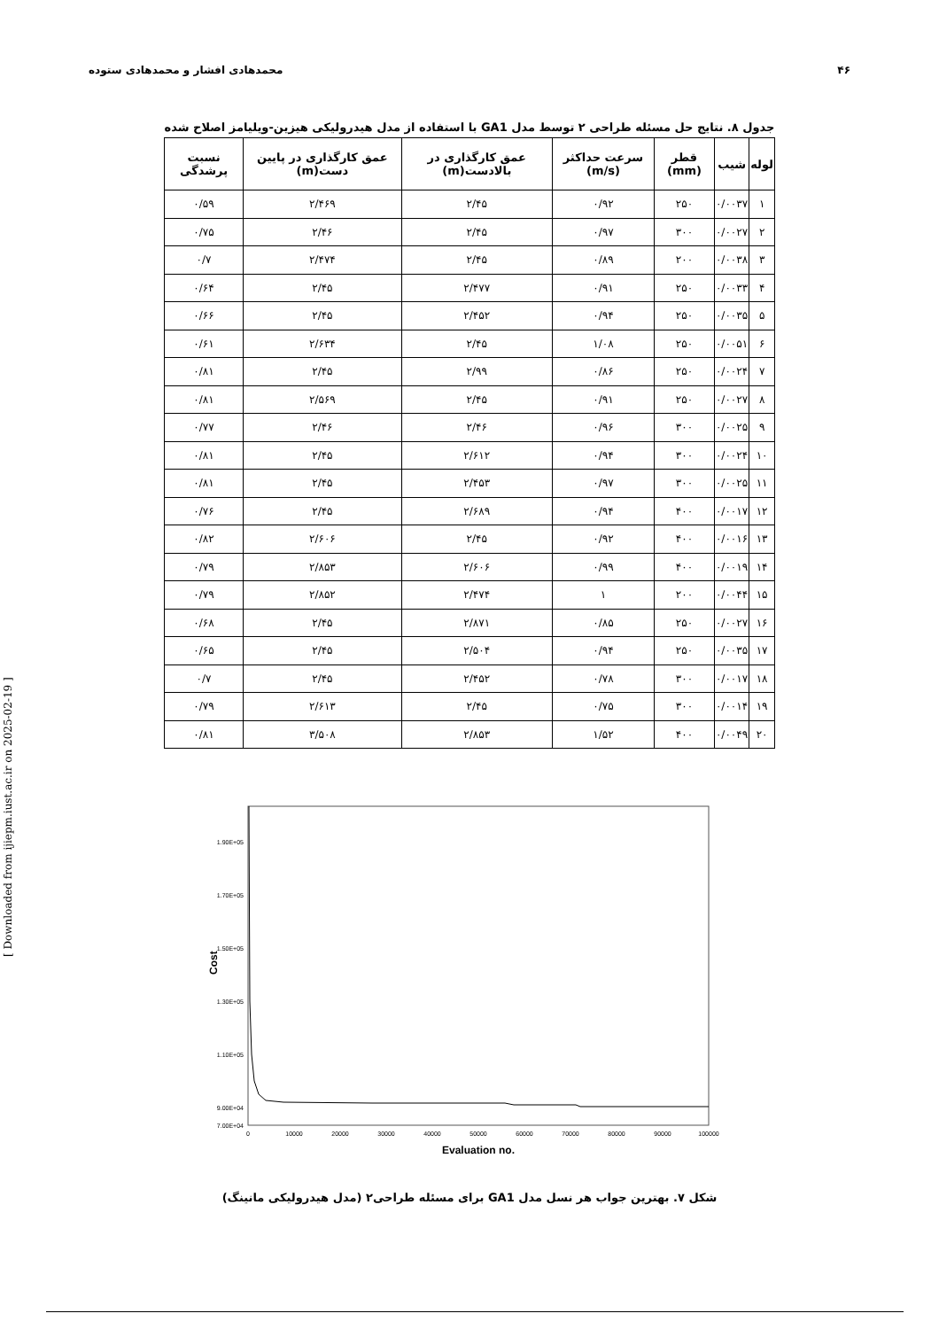۴۶ محمدهادی افشار و محمدهادی ستوده
جدول ۸. نتایج حل مسئله طراحی ۲ توسط مدل GA1 با استفاده از مدل هیدرولیکی هیزین-ویلیامز اصلاح شده
| لوله | شیب | قطر (mm) | سرعت حداکثر (m/s) | عمق کارگذاری در بالادست(m) | عمق کارگذاری در پایین دست(m) | نسبت پرشدگی |
| --- | --- | --- | --- | --- | --- | --- |
| ۱ | ۰/۰۰۳۷ | ۲۵۰ | ۰/۹۲ | ۲/۴۵ | ۲/۴۶۹ | ۰/۵۹ |
| ۲ | ۰/۰۰۲۷ | ۳۰۰ | ۰/۹۷ | ۲/۴۵ | ۲/۴۶ | ۰/۷۵ |
| ۳ | ۰/۰۰۳۸ | ۲۰۰ | ۰/۸۹ | ۲/۴۵ | ۲/۴۷۴ | ۰/۷ |
| ۴ | ۰/۰۰۳۳ | ۲۵۰ | ۰/۹۱ | ۲/۴۷۷ | ۲/۴۵ | ۰/۶۴ |
| ۵ | ۰/۰۰۳۵ | ۲۵۰ | ۰/۹۴ | ۲/۴۵۲ | ۲/۴۵ | ۰/۶۶ |
| ۶ | ۰/۰۰۵۱ | ۲۵۰ | ۱/۰۸ | ۲/۴۵ | ۲/۶۳۴ | ۰/۶۱ |
| ۷ | ۰/۰۰۲۴ | ۲۵۰ | ۰/۸۶ | ۲/۹۹ | ۲/۴۵ | ۰/۸۱ |
| ۸ | ۰/۰۰۲۷ | ۲۵۰ | ۰/۹۱ | ۲/۴۵ | ۲/۵۶۹ | ۰/۸۱ |
| ۹ | ۰/۰۰۲۵ | ۳۰۰ | ۰/۹۶ | ۲/۴۶ | ۲/۴۶ | ۰/۷۷ |
| ۱۰ | ۰/۰۰۲۴ | ۳۰۰ | ۰/۹۴ | ۲/۶۱۲ | ۲/۴۵ | ۰/۸۱ |
| ۱۱ | ۰/۰۰۲۵ | ۳۰۰ | ۰/۹۷ | ۲/۴۵۳ | ۲/۴۵ | ۰/۸۱ |
| ۱۲ | ۰/۰۰۱۷ | ۴۰۰ | ۰/۹۴ | ۲/۶۸۹ | ۲/۴۵ | ۰/۷۶ |
| ۱۳ | ۰/۰۰۱۶ | ۴۰۰ | ۰/۹۲ | ۲/۴۵ | ۲/۶۰۶ | ۰/۸۲ |
| ۱۴ | ۰/۰۰۱۹ | ۴۰۰ | ۰/۹۹ | ۲/۶۰۶ | ۲/۸۵۳ | ۰/۷۹ |
| ۱۵ | ۰/۰۰۴۴ | ۲۰۰ | ۱ | ۲/۴۷۴ | ۲/۸۵۲ | ۰/۷۹ |
| ۱۶ | ۰/۰۰۲۷ | ۲۵۰ | ۰/۸۵ | ۲/۸۷۱ | ۲/۴۵ | ۰/۶۸ |
| ۱۷ | ۰/۰۰۳۵ | ۲۵۰ | ۰/۹۴ | ۲/۵۰۴ | ۲/۴۵ | ۰/۶۵ |
| ۱۸ | ۰/۰۰۱۷ | ۳۰۰ | ۰/۷۸ | ۲/۴۵۲ | ۲/۴۵ | ۰/۷ |
| ۱۹ | ۰/۰۰۱۴ | ۳۰۰ | ۰/۷۵ | ۲/۴۵ | ۲/۶۱۳ | ۰/۷۹ |
| ۲۰ | ۰/۰۰۴۹ | ۴۰۰ | ۱/۵۲ | ۲/۸۵۳ | ۳/۵۰۸ | ۰/۸۱ |
1.90E+05
1.70E+05
1.50E+05
1.30E+05
1.10E+05
9.00E+04
7.00E+04
0
10000
20000
30000
40000
50000
60000
70000
80000
90000
100000
Cost
Evaluation no.
شکل ۷. بهترین جواب هر نسل مدل GA1 برای مسئله طراحی۲ (مدل هیدرولیکی مانینگ)
[ Downloaded from ijiepm.iust.ac.ir on 2025-02-19 ]